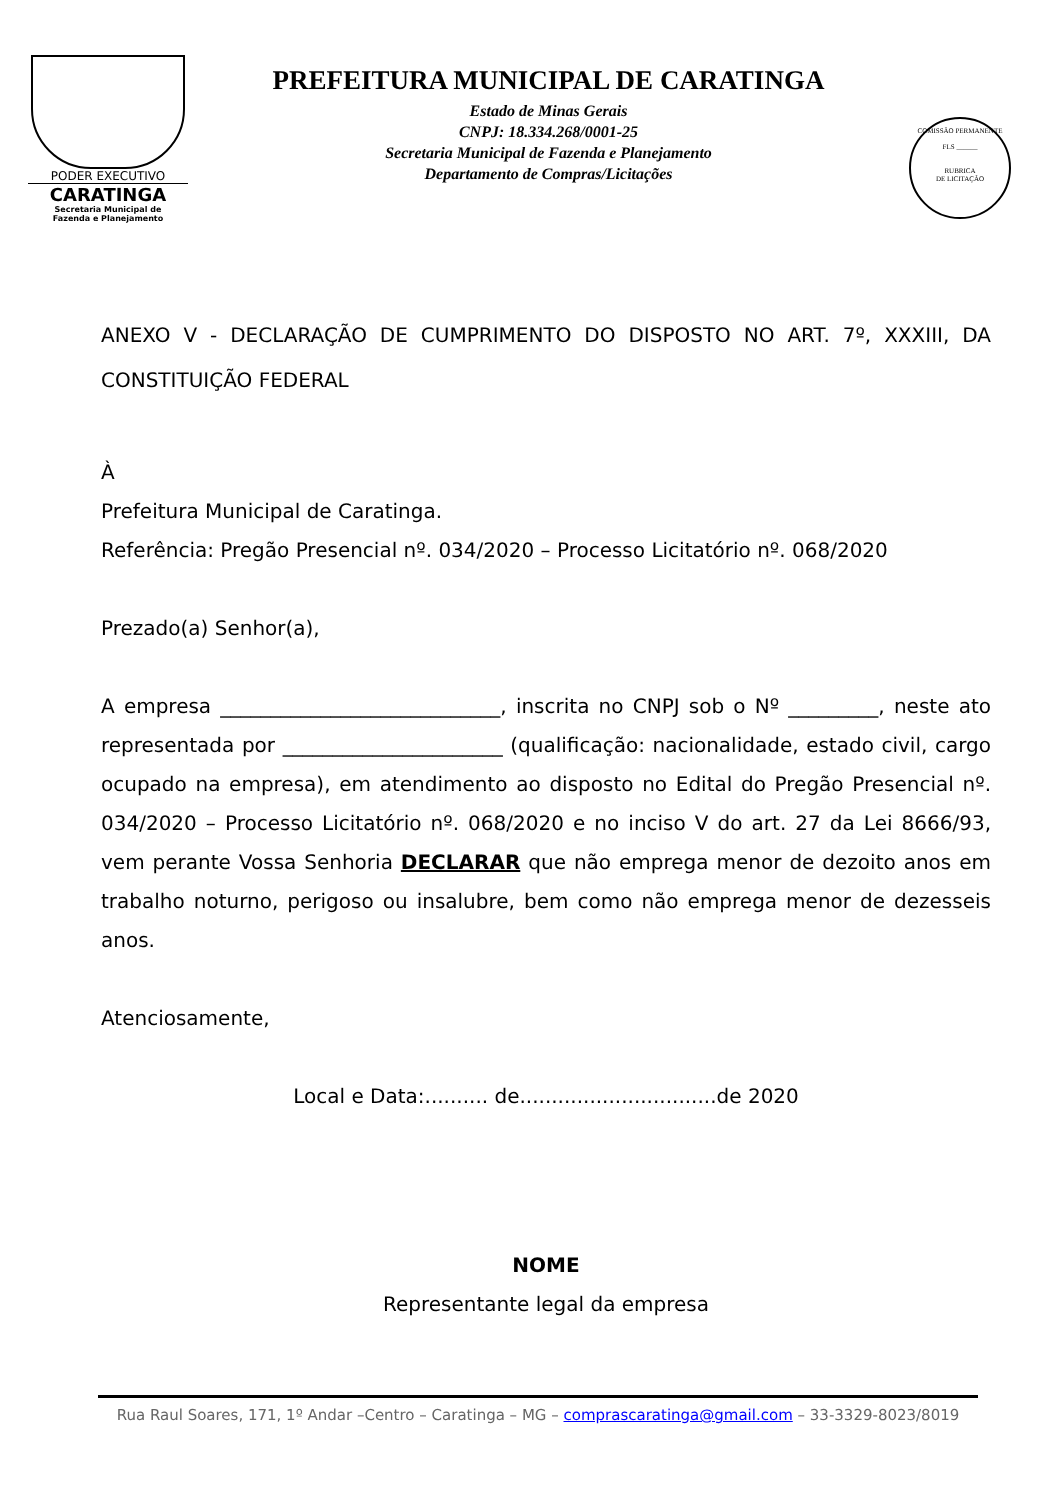PODER EXECUTIVO
CARATINGA
Secretaria Municipal de
Fazenda e Planejamento
PREFEITURA MUNICIPAL DE CARATINGA
Estado de Minas Gerais
CNPJ: 18.334.268/0001-25
Secretaria Municipal de Fazenda e Planejamento
Departamento de Compras/Licitações
COMISSÃO PERMANENTE
FLS ______
RUBRICA
DE LICITAÇÃO
ANEXO V - DECLARAÇÃO DE CUMPRIMENTO DO DISPOSTO NO ART. 7º, XXXIII, DA CONSTITUIÇÃO FEDERAL
À
Prefeitura Municipal de Caratinga.
Referência: Pregão Presencial nº. 034/2020 – Processo Licitatório nº. 068/2020
Prezado(a) Senhor(a),
A empresa ____________________________, inscrita no CNPJ sob o Nº _________, neste ato representada por ______________________ (qualificação: nacionalidade, estado civil, cargo ocupado na empresa), em atendimento ao disposto no Edital do Pregão Presencial nº. 034/2020 – Processo Licitatório nº. 068/2020 e no inciso V do art. 27 da Lei 8666/93, vem perante Vossa Senhoria DECLARAR que não emprega menor de dezoito anos em trabalho noturno, perigoso ou insalubre, bem como não emprega menor de dezesseis anos.
Atenciosamente,
Local e Data:.......... de...............................de 2020
NOME
Representante legal da empresa
Rua Raul Soares, 171, 1º Andar –Centro – Caratinga – MG – comprascaratinga@gmail.com – 33-3329-8023/8019